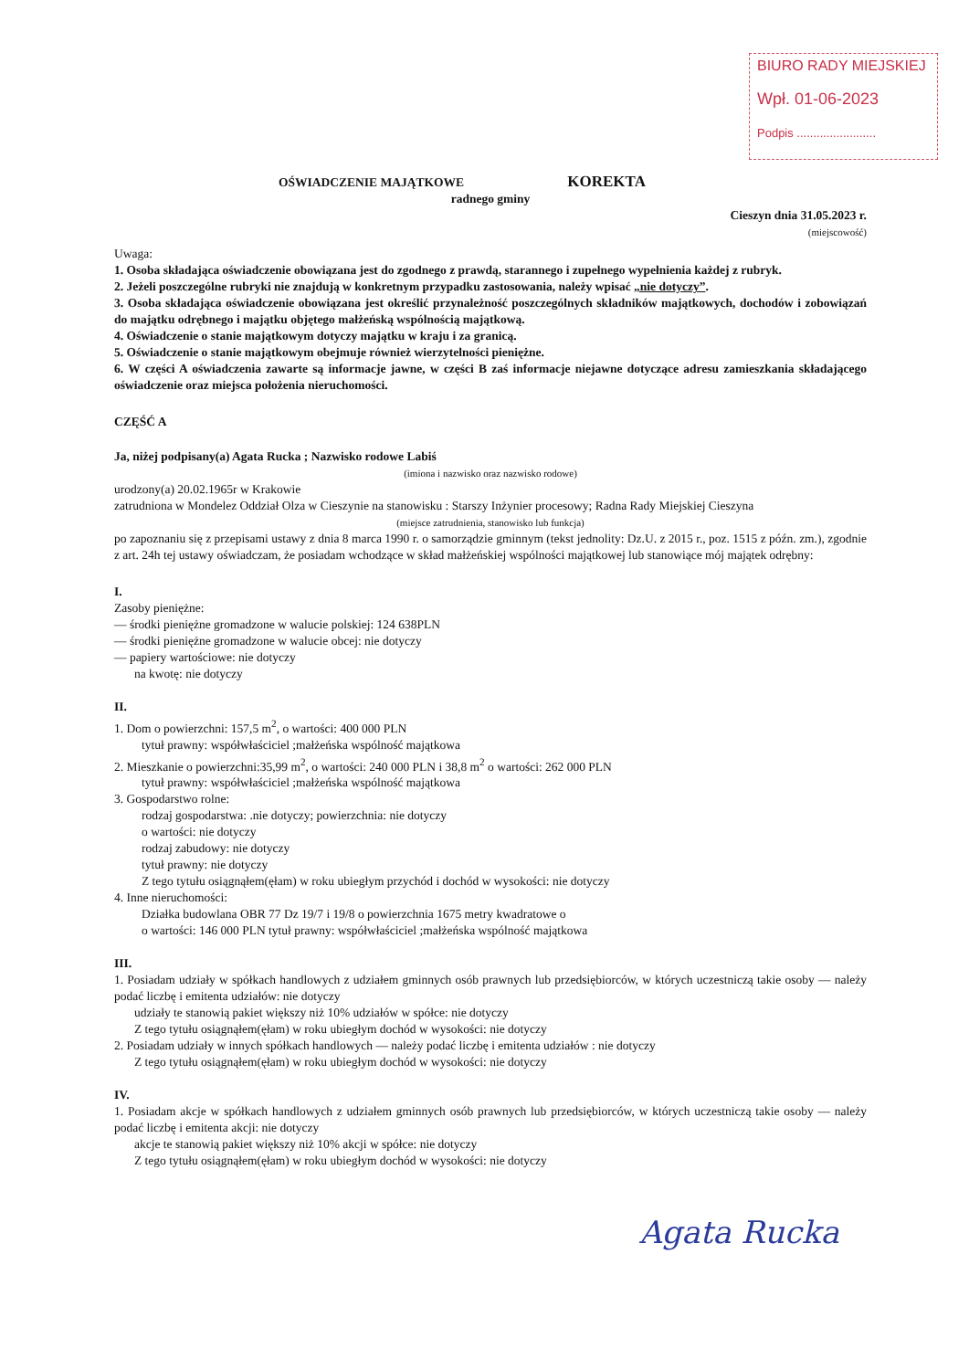BIURO RADY MIEJSKIEJ
Wpł. 01-06-2023
Podpis ........................
OŚWIADCZENIE MAJĄTKOWE KOREKTA
radnego gminy
Cieszyn dnia 31.05.2023 r.
(miejscowość)
Uwaga:
1. Osoba składająca oświadczenie obowiązana jest do zgodnego z prawdą, starannego i zupełnego wypełnienia każdej z rubryk.
2. Jeżeli poszczególne rubryki nie znajdują w konkretnym przypadku zastosowania, należy wpisać „nie dotyczy”.
3. Osoba składająca oświadczenie obowiązana jest określić przynależność poszczególnych składników majątkowych, dochodów i zobowiązań do majątku odrębnego i majątku objętego małżeńską wspólnością majątkową.
4. Oświadczenie o stanie majątkowym dotyczy majątku w kraju i za granicą.
5. Oświadczenie o stanie majątkowym obejmuje również wierzytelności pieniężne.
6. W części A oświadczenia zawarte są informacje jawne, w części B zaś informacje niejawne dotyczące adresu zamieszkania składającego oświadczenie oraz miejsca położenia nieruchomości.
CZĘŚĆ A
Ja, niżej podpisany(a) Agata Rucka ; Nazwisko rodowe Labiś
(imiona i nazwisko oraz nazwisko rodowe)
urodzony(a) 20.02.1965r w Krakowie
zatrudniona w Mondelez Oddział Olza w Cieszynie na stanowisku : Starszy Inżynier procesowy; Radna Rady Miejskiej Cieszyna
(miejsce zatrudnienia, stanowisko lub funkcja)
po zapoznaniu się z przepisami ustawy z dnia 8 marca 1990 r. o samorządzie gminnym (tekst jednolity: Dz.U. z 2015 r., poz. 1515 z późn. zm.), zgodnie z art. 24h tej ustawy oświadczam, że posiadam wchodzące w skład małżeńskiej wspólności majątkowej lub stanowiące mój majątek odrębny:
I.
Zasoby pieniężne:
— środki pieniężne gromadzone w walucie polskiej: 124 638PLN
— środki pieniężne gromadzone w walucie obcej: nie dotyczy
— papiery wartościowe: nie dotyczy
na kwotę: nie dotyczy
II.
1. Dom o powierzchni: 157,5 m<sup>2</sup>, o wartości: 400 000 PLN
tytuł prawny: współwłaściciel ;małżeńska wspólność majątkowa
2. Mieszkanie o powierzchni:35,99 m<sup>2</sup>, o wartości: 240 000 PLN i 38,8 m<sup>2</sup> o wartości: 262 000 PLN
tytuł prawny: współwłaściciel ;małżeńska wspólność majątkowa
3. Gospodarstwo rolne:
rodzaj gospodarstwa: .nie dotyczy; powierzchnia: nie dotyczy
o wartości: nie dotyczy
rodzaj zabudowy: nie dotyczy
tytuł prawny: nie dotyczy
Z tego tytułu osiągnąłem(ęłam) w roku ubiegłym przychód i dochód w wysokości: nie dotyczy
4. Inne nieruchomości:
Działka budowlana OBR 77 Dz 19/7 i 19/8 o powierzchnia 1675 metry kwadratowe o
o wartości: 146 000 PLN tytuł prawny: współwłaściciel ;małżeńska wspólność majątkowa
III.
1. Posiadam udziały w spółkach handlowych z udziałem gminnych osób prawnych lub przedsiębiorców, w których uczestniczą takie osoby — należy podać liczbę i emitenta udziałów: nie dotyczy
udziały te stanowią pakiet większy niż 10% udziałów w spółce: nie dotyczy
Z tego tytułu osiągnąłem(ęłam) w roku ubiegłym dochód w wysokości: nie dotyczy
2. Posiadam udziały w innych spółkach handlowych — należy podać liczbę i emitenta udziałów : nie dotyczy
Z tego tytułu osiągnąłem(ęłam) w roku ubiegłym dochód w wysokości: nie dotyczy
IV.
1. Posiadam akcje w spółkach handlowych z udziałem gminnych osób prawnych lub przedsiębiorców, w których uczestniczą takie osoby — należy podać liczbę i emitenta akcji: nie dotyczy
akcje te stanowią pakiet większy niż 10% akcji w spółce: nie dotyczy
Z tego tytułu osiągnąłem(ęłam) w roku ubiegłym dochód w wysokości: nie dotyczy
Agata Rucka